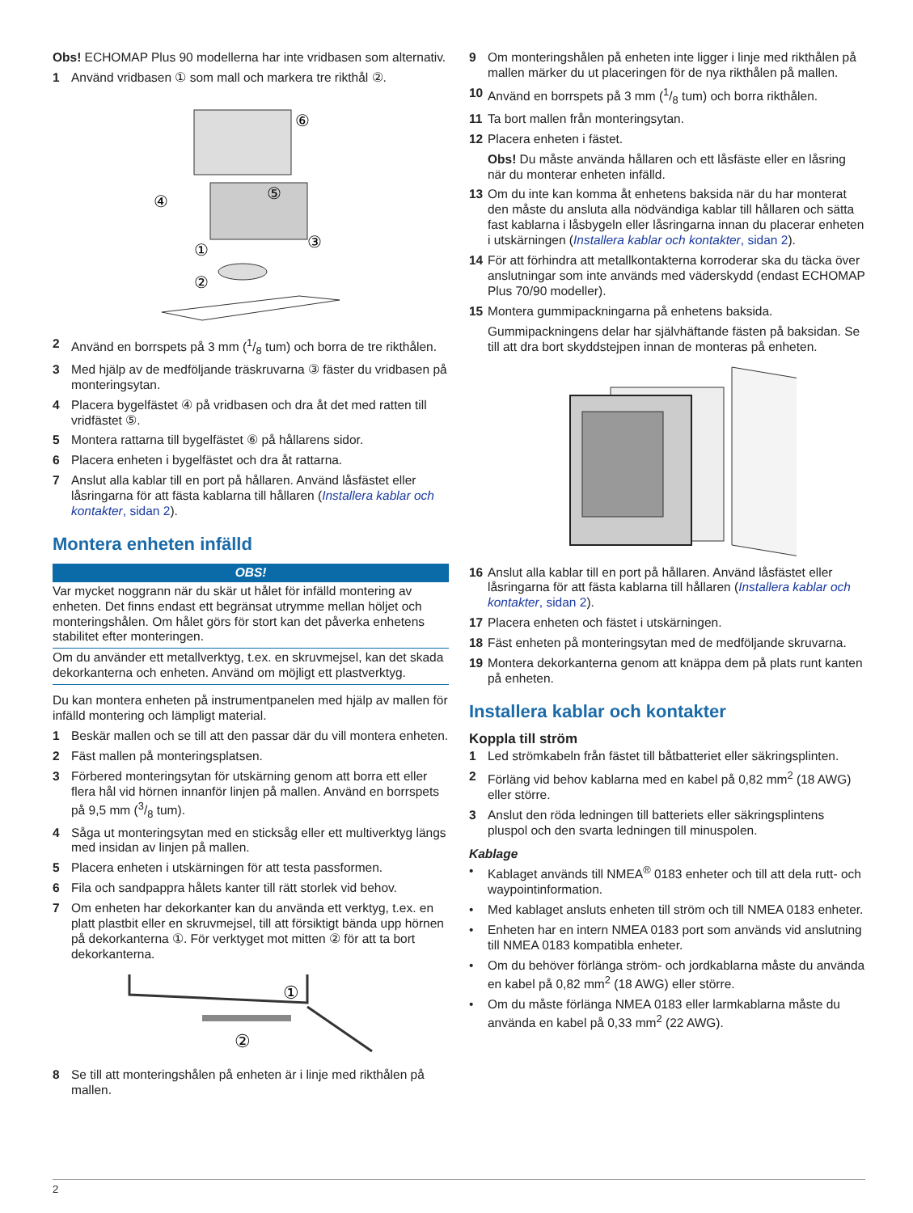Obs! ECHOMAP Plus 90 modellerna har inte vridbasen som alternativ.
1 Använd vridbasen ① som mall och markera tre rikthål ②.
⑥
④
⑤
③
①
②
2 Använd en borrspets på 3 mm (1/8 tum) och borra de tre rikthålen.
3 Med hjälp av de medföljande träskruvarna ③ fäster du vridbasen på monteringsytan.
4 Placera bygelfästet ④ på vridbasen och dra åt det med ratten till vridfästet ⑤.
5 Montera rattarna till bygelfästet ⑥ på hållarens sidor.
6 Placera enheten i bygelfästet och dra åt rattarna.
7 Anslut alla kablar till en port på hållaren. Använd låsfästet eller låsringarna för att fästa kablarna till hållaren (Installera kablar och kontakter, sidan 2).
Montera enheten infälld
OBS!
Var mycket noggrann när du skär ut hålet för infälld montering av enheten. Det finns endast ett begränsat utrymme mellan höljet och monteringshålen. Om hålet görs för stort kan det påverka enhetens stabilitet efter monteringen.
Om du använder ett metallverktyg, t.ex. en skruvmejsel, kan det skada dekorkanterna och enheten. Använd om möjligt ett plastverktyg.
Du kan montera enheten på instrumentpanelen med hjälp av mallen för infälld montering och lämpligt material.
1 Beskär mallen och se till att den passar där du vill montera enheten.
2 Fäst mallen på monteringsplatsen.
3 Förbered monteringsytan för utskärning genom att borra ett eller flera hål vid hörnen innanför linjen på mallen. Använd en borrspets på 9,5 mm (3/8 tum).
4 Såga ut monteringsytan med en sticksåg eller ett multiverktyg längs med insidan av linjen på mallen.
5 Placera enheten i utskärningen för att testa passformen.
6 Fila och sandpappra hålets kanter till rätt storlek vid behov.
7 Om enheten har dekorkanter kan du använda ett verktyg, t.ex. en platt plastbit eller en skruvmejsel, till att försiktigt bända upp hörnen på dekorkanterna ①. För verktyget mot mitten ② för att ta bort dekorkanterna.
①
②
8 Se till att monteringshålen på enheten är i linje med rikthålen på mallen.
9 Om monteringshålen på enheten inte ligger i linje med rikthålen på mallen märker du ut placeringen för de nya rikthålen på mallen.
10 Använd en borrspets på 3 mm (1/8 tum) och borra rikthålen.
11 Ta bort mallen från monteringsytan.
12 Placera enheten i fästet.
Obs! Du måste använda hållaren och ett låsfäste eller en låsring när du monterar enheten infälld.
13 Om du inte kan komma åt enhetens baksida när du har monterat den måste du ansluta alla nödvändiga kablar till hållaren och sätta fast kablarna i låsbygeln eller låsringarna innan du placerar enheten i utskärningen (Installera kablar och kontakter, sidan 2).
14 För att förhindra att metallkontakterna korroderar ska du täcka över anslutningar som inte används med väderskydd (endast ECHOMAP Plus 70/90 modeller).
15 Montera gummipackningarna på enhetens baksida.
Gummipackningens delar har självhäftande fästen på baksidan. Se till att dra bort skyddstejpen innan de monteras på enheten.
16 Anslut alla kablar till en port på hållaren. Använd låsfästet eller låsringarna för att fästa kablarna till hållaren (Installera kablar och kontakter, sidan 2).
17 Placera enheten och fästet i utskärningen.
18 Fäst enheten på monteringsytan med de medföljande skruvarna.
19 Montera dekorkanterna genom att knäppa dem på plats runt kanten på enheten.
Installera kablar och kontakter
Koppla till ström
1 Led strömkabeln från fästet till båtbatteriet eller säkringsplinten.
2 Förläng vid behov kablarna med en kabel på 0,82 mm<sup>2</sup> (18 AWG) eller större.
3 Anslut den röda ledningen till batteriets eller säkringsplintens pluspol och den svarta ledningen till minuspolen.
Kablage
• Kablaget används till NMEA<sup>®</sup> 0183 enheter och till att dela rutt- och waypointinformation.
• Med kablaget ansluts enheten till ström och till NMEA 0183 enheter.
• Enheten har en intern NMEA 0183 port som används vid anslutning till NMEA 0183 kompatibla enheter.
• Om du behöver förlänga ström- och jordkablarna måste du använda en kabel på 0,82 mm<sup>2</sup> (18 AWG) eller större.
• Om du måste förlänga NMEA 0183 eller larmkablarna måste du använda en kabel på 0,33 mm<sup>2</sup> (22 AWG).
2